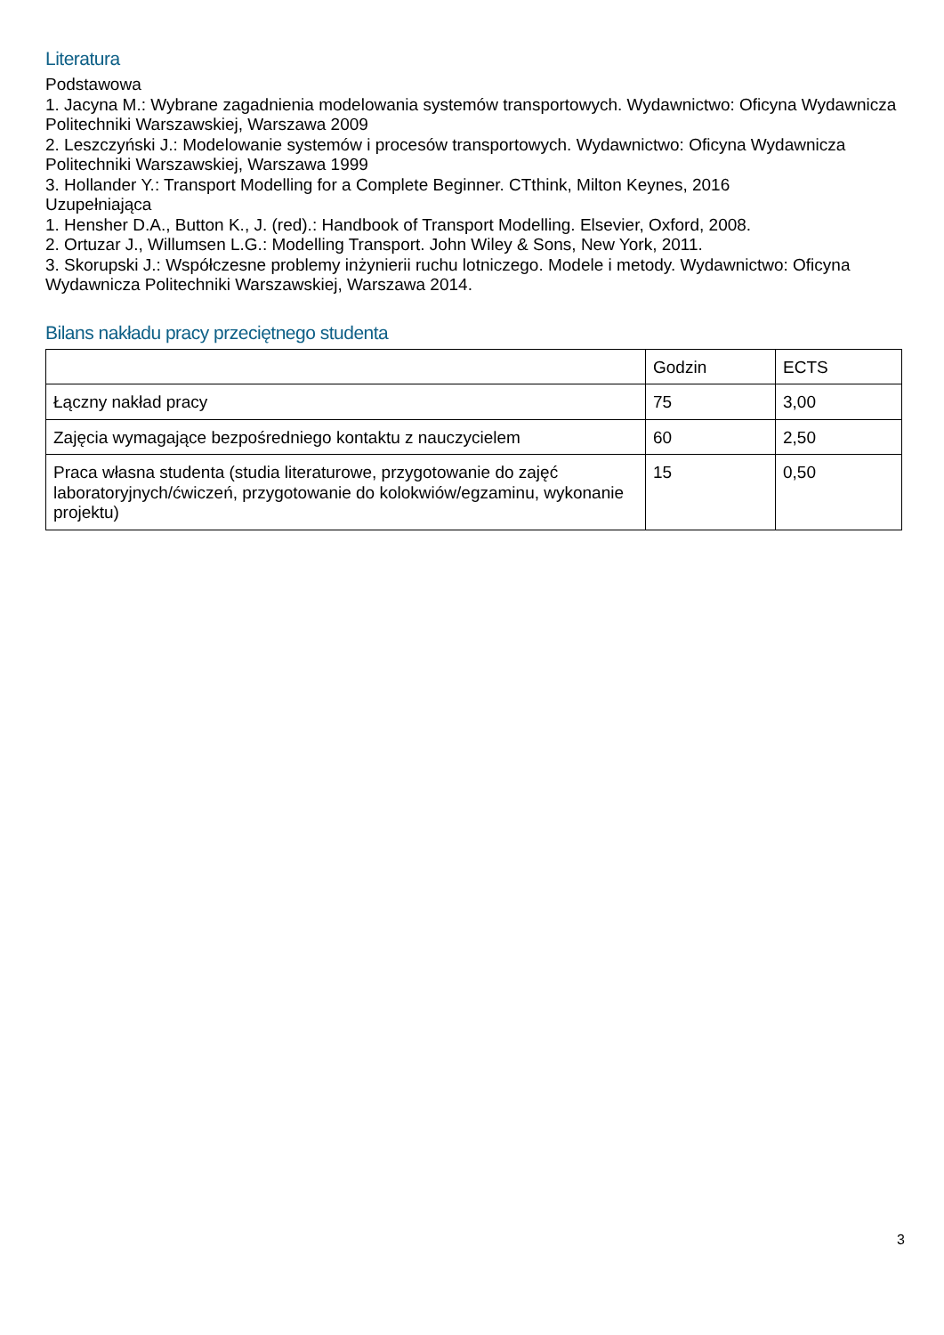Literatura
Podstawowa
1. Jacyna M.: Wybrane zagadnienia modelowania systemów transportowych. Wydawnictwo: Oficyna Wydawnicza Politechniki Warszawskiej, Warszawa 2009
2. Leszczyński J.: Modelowanie systemów i procesów transportowych. Wydawnictwo: Oficyna Wydawnicza Politechniki Warszawskiej, Warszawa 1999
3. Hollander Y.: Transport Modelling for a Complete Beginner. CTthink, Milton Keynes, 2016
Uzupełniająca
1. Hensher D.A., Button K., J. (red).: Handbook of Transport Modelling. Elsevier, Oxford, 2008.
2. Ortuzar J., Willumsen L.G.: Modelling Transport. John Wiley & Sons, New York, 2011.
3. Skorupski J.: Współczesne problemy inżynierii ruchu lotniczego. Modele i metody. Wydawnictwo: Oficyna Wydawnicza Politechniki Warszawskiej, Warszawa 2014.
Bilans nakładu pracy przeciętnego studenta
| | Godzin | ECTS |
| Łączny nakład pracy | 75 | 3,00 |
| Zajęcia wymagające bezpośredniego kontaktu z nauczycielem | 60 | 2,50 |
| Praca własna studenta (studia literaturowe, przygotowanie do zajęć laboratoryjnych/ćwiczeń, przygotowanie do kolokwiów/egzaminu, wykonanie projektu) | 15 | 0,50 |
3